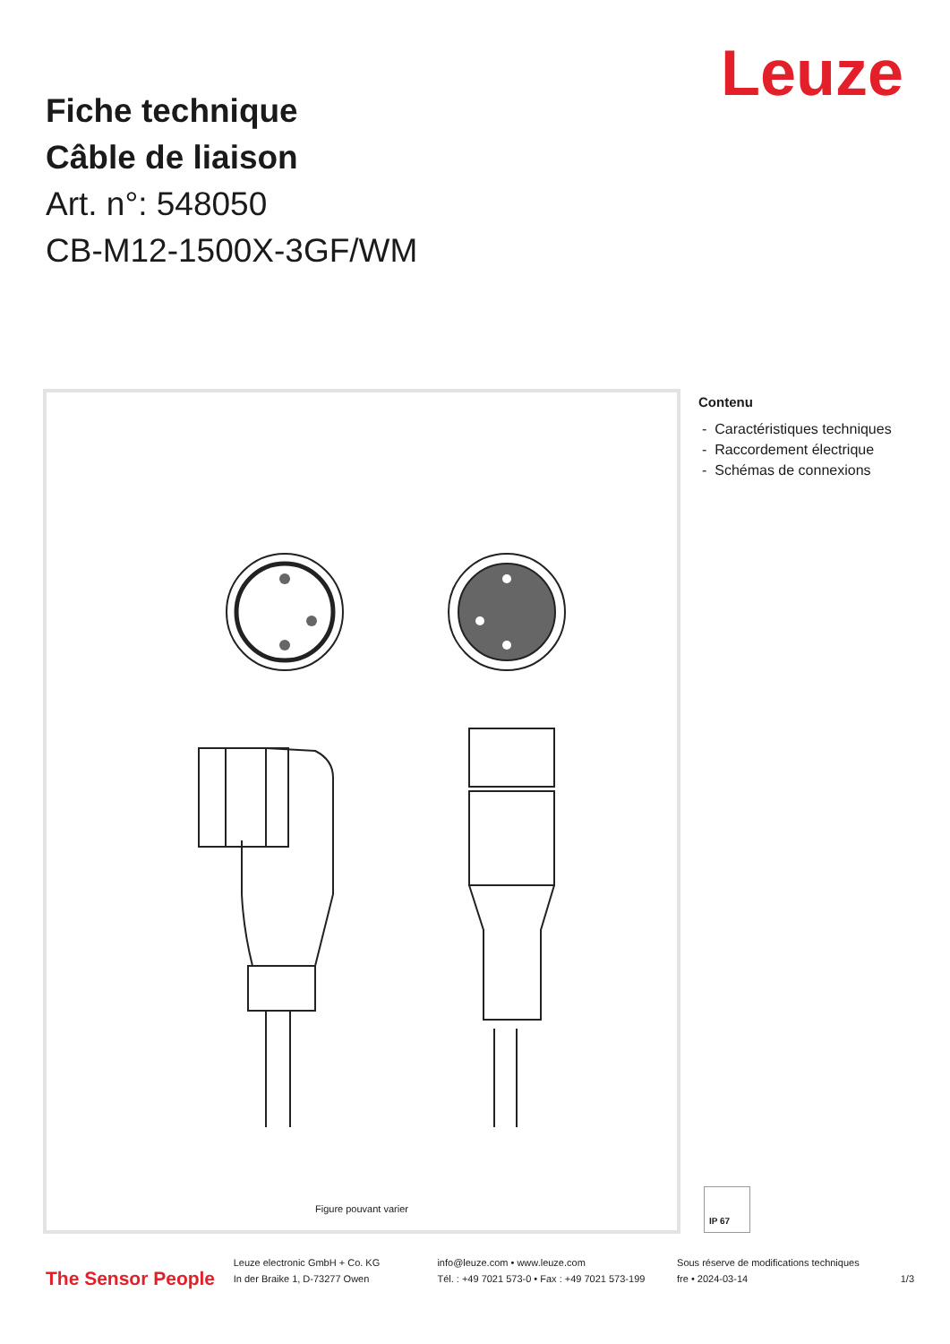Leuze
Fiche technique
Câble de liaison
Art. n°: 548050
CB-M12-1500X-3GF/WM
Figure pouvant varier
Contenu
- Caractéristiques techniques
- Raccordement électrique
- Schémas de connexions
IP 67
The Sensor People
Leuze electronic GmbH + Co. KG
In der Braike 1, D-73277 Owen
info@leuze.com • www.leuze.com
Tél. : +49 7021 573-0 • Fax : +49 7021 573-199
Sous réserve de modifications techniques
fre • 2024-03-14
1/3